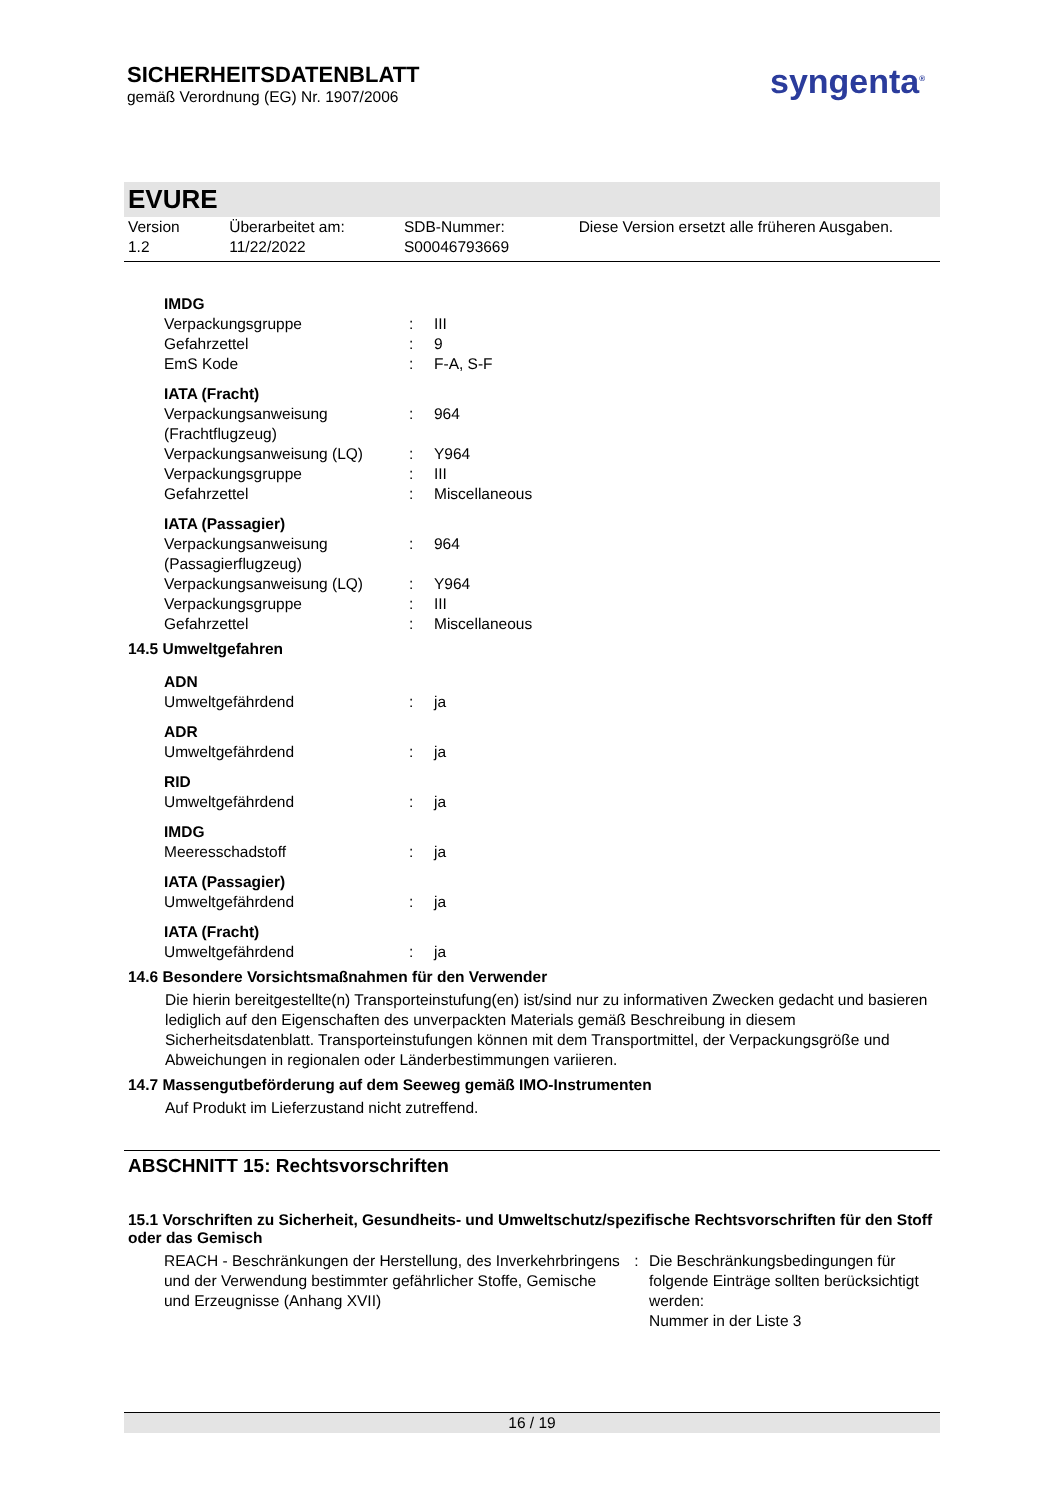SICHERHEITSDATENBLATT
gemäß Verordnung (EG) Nr. 1907/2006
syngenta<sup>®</sup>
EVURE
Version
1.2
Überarbeitet am:
11/22/2022
SDB-Nummer:
S00046793669
Diese Version ersetzt alle früheren Ausgaben.
| IMDG | | |
| Verpackungsgruppe | : | III |
| Gefahrzettel | : | 9 |
| EmS Kode | : | F-A, S-F |
| IATA (Fracht) | | |
| Verpackungsanweisung (Frachtflugzeug) | : | 964 |
| Verpackungsanweisung (LQ) | : | Y964 |
| Verpackungsgruppe | : | III |
| Gefahrzettel | : | Miscellaneous |
| IATA (Passagier) | | |
| Verpackungsanweisung (Passagierflugzeug) | : | 964 |
| Verpackungsanweisung (LQ) | : | Y964 |
| Verpackungsgruppe | : | III |
| Gefahrzettel | : | Miscellaneous |
14.5 Umweltgefahren
| ADN | | |
| Umweltgefährdend | : | ja |
| ADR | | |
| Umweltgefährdend | : | ja |
| RID | | |
| Umweltgefährdend | : | ja |
| IMDG | | |
| Meeresschadstoff | : | ja |
| IATA (Passagier) | | |
| Umweltgefährdend | : | ja |
| IATA (Fracht) | | |
| Umweltgefährdend | : | ja |
14.6 Besondere Vorsichtsmaßnahmen für den Verwender
Die hierin bereitgestellte(n) Transporteinstufung(en) ist/sind nur zu informativen Zwecken gedacht und basieren lediglich auf den Eigenschaften des unverpackten Materials gemäß Beschreibung in diesem Sicherheitsdatenblatt. Transporteinstufungen können mit dem Transportmittel, der Verpackungsgröße und Abweichungen in regionalen oder Länderbestimmungen variieren.
14.7 Massengutbeförderung auf dem Seeweg gemäß IMO-Instrumenten
Auf Produkt im Lieferzustand nicht zutreffend.
ABSCHNITT 15: Rechtsvorschriften
15.1 Vorschriften zu Sicherheit, Gesundheits- und Umweltschutz/spezifische Rechtsvorschriften für den Stoff oder das Gemisch
| REACH - Beschränkungen der Herstellung, des Inverkehrbringens und der Verwendung bestimmter gefährlicher Stoffe, Gemische und Erzeugnisse (Anhang XVII) | : | Die Beschränkungsbedingungen für folgende Einträge sollten berücksichtigt werden: Nummer in der Liste 3 |
16 / 19